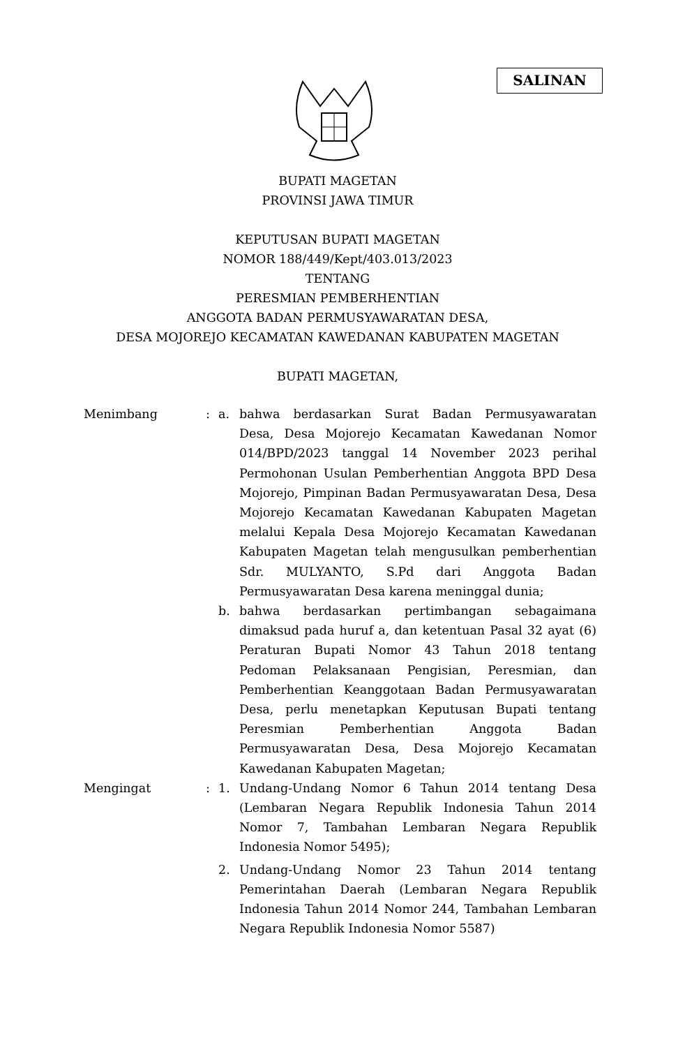SALINAN
BUPATI MAGETAN
PROVINSI JAWA TIMUR
KEPUTUSAN BUPATI MAGETAN
NOMOR 188/449/Kept/403.013/2023
TENTANG
PERESMIAN PEMBERHENTIAN
ANGGOTA BADAN PERMUSYAWARATAN DESA,
DESA MOJOREJO KECAMATAN KAWEDANAN KABUPATEN MAGETAN
BUPATI MAGETAN,
| Menimbang | : | a. | bahwa berdasarkan Surat Badan Permusyawaratan Desa, Desa Mojorejo Kecamatan Kawedanan Nomor 014/BPD/2023 tanggal 14 November 2023 perihal Permohonan Usulan Pemberhentian Anggota BPD Desa Mojorejo, Pimpinan Badan Permusyawaratan Desa, Desa Mojorejo Kecamatan Kawedanan Kabupaten Magetan melalui Kepala Desa Mojorejo Kecamatan Kawedanan Kabupaten Magetan telah mengusulkan pemberhentian Sdr. MULYANTO, S.Pd dari Anggota Badan Permusyawaratan Desa karena meninggal dunia; |
| | | b. | bahwa berdasarkan pertimbangan sebagaimana dimaksud pada huruf a, dan ketentuan Pasal 32 ayat (6) Peraturan Bupati Nomor 43 Tahun 2018 tentang Pedoman Pelaksanaan Pengisian, Peresmian, dan Pemberhentian Keanggotaan Badan Permusyawaratan Desa, perlu menetapkan Keputusan Bupati tentang Peresmian Pemberhentian Anggota Badan Permusyawaratan Desa, Desa Mojorejo Kecamatan Kawedanan Kabupaten Magetan; |
| Mengingat | : | 1. | Undang-Undang Nomor 6 Tahun 2014 tentang Desa (Lembaran Negara Republik Indonesia Tahun 2014 Nomor 7, Tambahan Lembaran Negara Republik Indonesia Nomor 5495); |
| | | 2. | Undang-Undang Nomor 23 Tahun 2014 tentang Pemerintahan Daerah (Lembaran Negara Republik Indonesia Tahun 2014 Nomor 244, Tambahan Lembaran Negara Republik Indonesia Nomor 5587) |